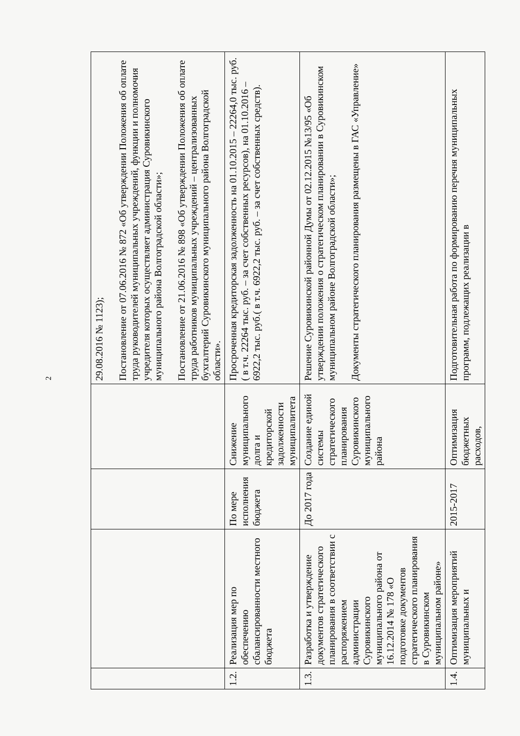2
| | | | | 29.08.2016 № 1123); Постановление от 07.06.2016 № 872 «Об утверждении Положения об оплате труда руководителей муниципальных учреждений, функции и полномочия учредителя которых осуществляет администрация Суровикинского муниципального района Волгоградской области»; Постановление от 21.06.2016 № 898 «Об утверждении Положения об оплате труда работников муниципальных учреждений – централизованных бухгалтерий Суровикинского муниципального района Волгоградской области». |
| 1.2. | Реализация мер по обеспечению сбалансированности местного бюджета | По мере исполнения бюджета | Снижение муниципального долга и кредиторской задолженности муниципалитета | Просроченная кредиторская задолженность на 01.10.2015 – 22264,0 тыс. руб.( в т.ч. 22264 тыс. руб. – за счет собственных ресурсов), на 01.10.2016 – 6922,2 тыс. руб.( в т.ч. 6922,2 тыс. руб. – за счет собственных средств). |
| 1.3. | Разработка и утверждение документов стратегического планирования в соответствии с распоряжением администрации Суровикинского муниципального района от 16.12.2014 № 178 «О подготовке документов стратегического планирования в Суровикинском муниципальном районе» | До 2017 года | Создание единой системы стратегического планирования Суровикинского муниципального района | Решение Суровикинской районной Думы от 02.12.2015 №13/95 «Об утверждении положения о стратегическом планировании в Суровикинском муниципальном районе Волгоградской области»; Документы стратегического планирования размещены в ГАС «Управление» |
| 1.4. | Оптимизация мероприятий муниципальных и | 2015-2017 | Оптимизация бюджетных расходов, | Подготовительная работа по формированию перечня муниципальных программ, подлежащих реализации в |